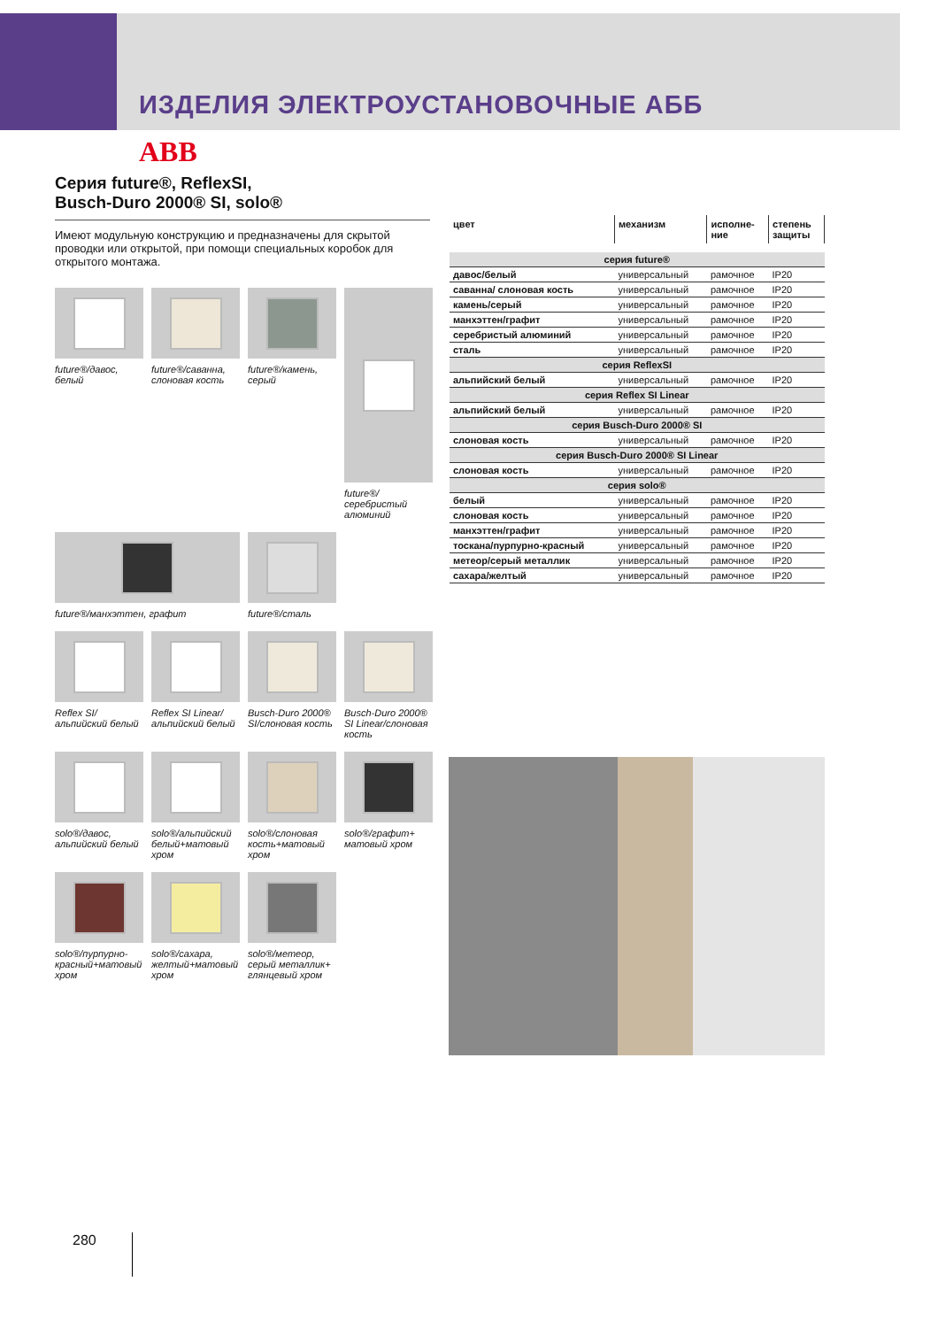ИЗДЕЛИЯ ЭЛЕКТРОУСТАНОВОЧНЫЕ АББ
ABB
Серия future®, ReflexSI,
Busch-Duro 2000® SI, solo®
Имеют модульную конструкцию и предназначены для скрытой проводки или открытой, при помощи специальных коробок для открытого монтажа.
future®/давос, белый
future®/саванна, слоновая кость
future®/камень, серый
future®/серебристый алюминий
future®/манхэттен, графит
future®/сталь
Reflex SI/альпийский белый
Reflex SI Linear/ альпийский белый
Busch-Duro 2000® SI/слоновая кость
Busch-Duro 2000® SI Linear/слоновая кость
solo®/давос, альпийский белый
solo®/альпийский белый+матовый хром
solo®/слоновая кость+матовый хром
solo®/графит+ матовый хром
solo®/пурпурно-красный+матовый хром
solo®/сахара, желтый+матовый хром
solo®/метеор, серый металлик+ глянцевый хром
| цвет | механизм | исполне- ние | степень защиты |
| --- | --- | --- | --- |
| серия future® | | | |
| давос/белый | универсальный | рамочное | IP20 |
| саванна/ слоновая кость | универсальный | рамочное | IP20 |
| камень/серый | универсальный | рамочное | IP20 |
| манхэттен/графит | универсальный | рамочное | IP20 |
| серебристый алюминий | универсальный | рамочное | IP20 |
| сталь | универсальный | рамочное | IP20 |
| серия ReflexSI | | | |
| альпийский белый | универсальный | рамочное | IP20 |
| серия Reflex SI Linear | | | |
| альпийский белый | универсальный | рамочное | IP20 |
| серия Busch-Duro 2000® SI | | | |
| слоновая кость | универсальный | рамочное | IP20 |
| серия Busch-Duro 2000® SI Linear | | | |
| слоновая кость | универсальный | рамочное | IP20 |
| серия solo® | | | |
| белый | универсальный | рамочное | IP20 |
| слоновая кость | универсальный | рамочное | IP20 |
| манхэттен/графит | универсальный | рамочное | IP20 |
| тоскана/пурпурно-красный | универсальный | рамочное | IP20 |
| метеор/серый металлик | универсальный | рамочное | IP20 |
| сахара/желтый | универсальный | рамочное | IP20 |
280